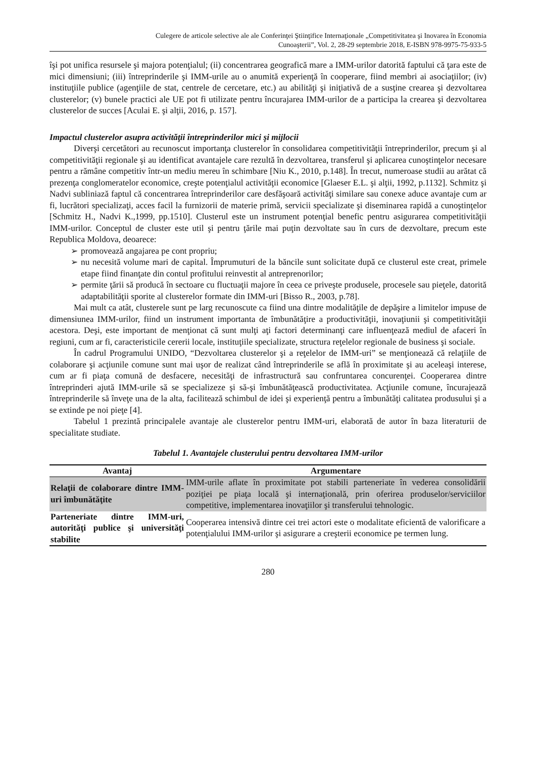Culegere de articole selective ale ale Conferinţei Ştiinţifice Internaţionale „Competitivitatea şi Inovarea în Economia
Cunoaşterii”, Vol. 2, 28-29 septembrie 2018, E-ISBN 978-9975-75-933-5
îşi pot unifica resursele şi majora potenţialul; (ii) concentrarea geografică mare a IMM-urilor datorită faptului că ţara este de mici dimensiuni; (iii) întreprinderile şi IMM-urile au o anumită experienţă în cooperare, fiind membri ai asociaţiilor; (iv) instituţiile publice (agenţiile de stat, centrele de cercetare, etc.) au abilităţi şi iniţiativă de a susţine crearea şi dezvoltarea clusterelor; (v) bunele practici ale UE pot fi utilizate pentru încurajarea IMM-urilor de a participa la crearea şi dezvoltarea clusterelor de succes [Aculai E. şi alţii, 2016, p. 157].
Impactul clusterelor asupra activităţii întreprinderilor mici şi mijlocii
Diverşi cercetători au recunoscut importanţa clusterelor în consolidarea competitivităţii întreprinderilor, precum şi al competitivităţii regionale şi au identificat avantajele care rezultă în dezvoltarea, transferul şi aplicarea cunoştinţelor necesare pentru a rămâne competitiv într-un mediu mereu în schimbare [Niu K., 2010, p.148]. În trecut, numeroase studii au arătat că prezenţa conglomeratelor economice, creşte potenţialul activităţii economice [Glaeser E.L. şi alţii, 1992, p.1132]. Schmitz şi Nadvi subliniază faptul că concentrarea întreprinderilor care desfăşoară activităţi similare sau conexe aduce avantaje cum ar fi, lucrători specializaţi, acces facil la furnizorii de materie primă, servicii specializate şi diseminarea rapidă a cunoştinţelor [Schmitz H., Nadvi K.,1999, pp.1510]. Clusterul este un instrument potenţial benefic pentru asigurarea competitivităţii IMM-urilor. Conceptul de cluster este util şi pentru ţările mai puţin dezvoltate sau în curs de dezvoltare, precum este Republica Moldova, deoarece:
➢ promovează angajarea pe cont propriu;
➢ nu necesită volume mari de capital. Împrumuturi de la băncile sunt solicitate după ce clusterul este creat, primele etape fiind finanţate din contul profitului reinvestit al antreprenorilor;
➢ permite ţării să producă în sectoare cu fluctuaţii majore în ceea ce priveşte produsele, procesele sau pieţele, datorită adaptabilităţii sporite al clusterelor formate din IMM-uri [Bisso R., 2003, p.78].
Mai mult ca atât, clusterele sunt pe larg recunoscute ca fiind una dintre modalităţile de depăşire a limitelor impuse de dimensiunea IMM-urilor, fiind un instrument importanta de îmbunătăţire a productivităţii, inovaţiunii şi competitivităţii acestora. Deşi, este important de menţionat că sunt mulţi aţi factori determinanţi care influenţează mediul de afaceri în regiuni, cum ar fi, caracteristicile cererii locale, instituţiile specializate, structura reţelelor regionale de business şi sociale.
În cadrul Programului UNIDO, “Dezvoltarea clusterelor şi a reţelelor de IMM-uri” se menţionează că relaţiile de colaborare şi acţiunile comune sunt mai uşor de realizat când întreprinderile se află în proximitate şi au aceleaşi interese, cum ar fi piaţa comună de desfacere, necesităţi de infrastructură sau confruntarea concurenţei. Cooperarea dintre întreprinderi ajută IMM-urile să se specializeze şi să-şi îmbunătăţească productivitatea. Acţiunile comune, încurajează întreprinderile să înveţe una de la alta, facilitează schimbul de idei şi experienţă pentru a îmbunătăţi calitatea produsului şi a se extinde pe noi pieţe [4].
Tabelul 1 prezintă principalele avantaje ale clusterelor pentru IMM-uri, elaborată de autor în baza literaturii de specialitate studiate.
Tabelul 1. Avantajele clusterului pentru dezvoltarea IMM-urilor
| Avantaj | Argumentare |
| --- | --- |
| Relaţii de colaborare dintre IMM-uri îmbunătăţite | IMM-urile aflate în proximitate pot stabili parteneriate în vederea consolidării poziţiei pe piaţa locală şi internaţională, prin oferirea produselor/serviciilor competitive, implementarea inovaţiilor şi transferului tehnologic. |
| Parteneriate dintre IMM-uri, autorităţi publice şi universităţi stabilite | Cooperarea intensivă dintre cei trei actori este o modalitate eficientă de valorificare a potenţialului IMM-urilor şi asigurare a creşterii economice pe termen lung. |
280